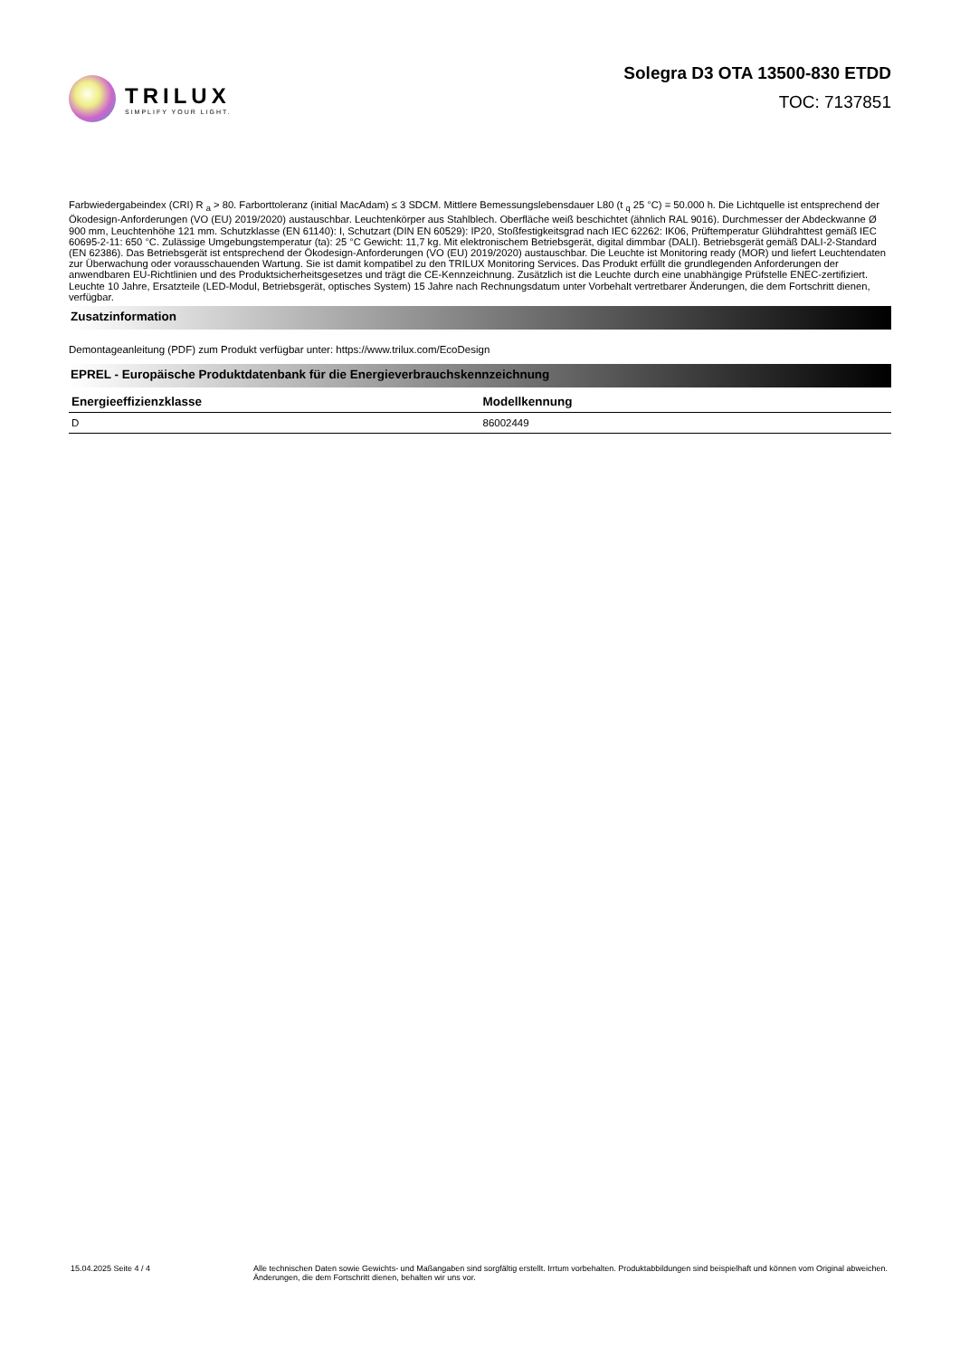TRILUX
SIMPLIFY YOUR LIGHT.
Solegra D3 OTA 13500-830 ETDD
TOC: 7137851
Farbwiedergabeindex (CRI) R <sub>a</sub> > 80. Farborttoleranz (initial MacAdam) ≤ 3 SDCM. Mittlere Bemessungslebensdauer L80 (t <sub>q</sub> 25 °C) = 50.000 h. Die Lichtquelle ist entsprechend der Ökodesign-Anforderungen (VO (EU) 2019/2020) austauschbar. Leuchtenkörper aus Stahlblech. Oberfläche weiß beschichtet (ähnlich RAL 9016). Durchmesser der Abdeckwanne Ø 900 mm, Leuchtenhöhe 121 mm. Schutzklasse (EN 61140): I, Schutzart (DIN EN 60529): IP20, Stoßfestigkeitsgrad nach IEC 62262: IK06, Prüftemperatur Glühdrahttest gemäß IEC 60695-2-11: 650 °C. Zulässige Umgebungstemperatur (ta): 25 °C Gewicht: 11,7 kg. Mit elektronischem Betriebsgerät, digital dimmbar (DALI). Betriebsgerät gemäß DALI-2-Standard (EN 62386). Das Betriebsgerät ist entsprechend der Ökodesign-Anforderungen (VO (EU) 2019/2020) austauschbar. Die Leuchte ist Monitoring ready (MOR) und liefert Leuchtendaten zur Überwachung oder vorausschauenden Wartung. Sie ist damit kompatibel zu den TRILUX Monitoring Services. Das Produkt erfüllt die grundlegenden Anforderungen der anwendbaren EU-Richtlinien und des Produktsicherheitsgesetzes und trägt die CE-Kennzeichnung. Zusätzlich ist die Leuchte durch eine unabhängige Prüfstelle ENEC-zertifiziert. Leuchte 10 Jahre, Ersatzteile (LED-Modul, Betriebsgerät, optisches System) 15 Jahre nach Rechnungsdatum unter Vorbehalt vertretbarer Änderungen, die dem Fortschritt dienen, verfügbar.
Zusatzinformation
Demontageanleitung (PDF) zum Produkt verfügbar unter: https://www.trilux.com/EcoDesign
EPREL - Europäische Produktdatenbank für die Energieverbrauchskennzeichnung
| Energieeffizienzklasse | Modellkennung |
| --- | --- |
| D | 86002449 |
15.04.2025 Seite 4 / 4 Alle technischen Daten sowie Gewichts- und Maßangaben sind sorgfältig erstellt. Irrtum vorbehalten. Produktabbildungen sind beispielhaft und können vom Original abweichen. Änderungen, die dem Fortschritt dienen, behalten wir uns vor.